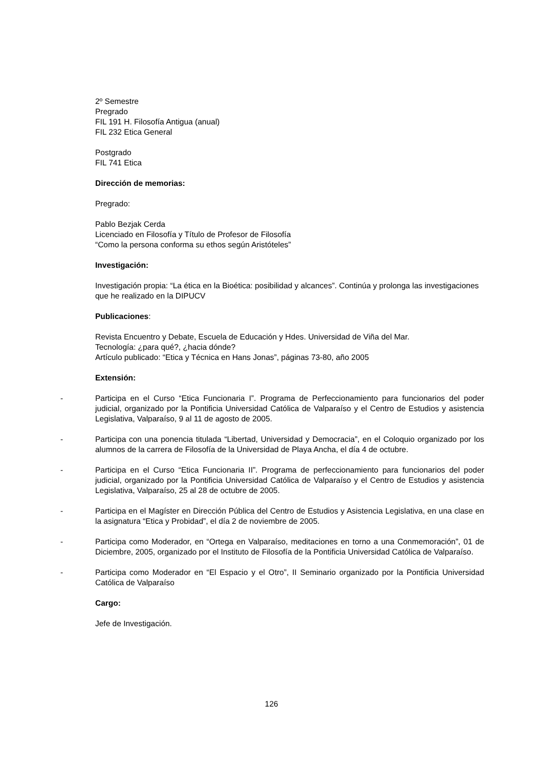2º Semestre
Pregrado
FIL 191 H. Filosofía Antigua (anual)
FIL 232 Etica General
Postgrado
FIL 741 Etica
Dirección de memorias:
Pregrado:
Pablo Bezjak Cerda
Licenciado en Filosofía y Título de Profesor de Filosofía
“Como la persona conforma su ethos según Aristóteles”
Investigación:
Investigación propia: “La ética en la Bioética: posibilidad y alcances”. Continúa y prolonga las investigaciones que he realizado en la DIPUCV
Publicaciones:
Revista Encuentro y Debate, Escuela de Educación y Hdes. Universidad de Viña del Mar.
Tecnología: ¿para qué?, ¿hacia dónde?
Artículo publicado: “Etica y Técnica en Hans Jonas”, páginas 73-80, año 2005
Extensión:
- Participa en el Curso “Etica Funcionaria I”. Programa de Perfeccionamiento para funcionarios del poder judicial, organizado por la Pontificia Universidad Católica de Valparaíso y el Centro de Estudios y asistencia Legislativa, Valparaíso, 9 al 11 de agosto de 2005.
- Participa con una ponencia titulada “Libertad, Universidad y Democracia”, en el Coloquio organizado por los alumnos de la carrera de Filosofía de la Universidad de Playa Ancha, el día 4 de octubre.
- Participa en el Curso “Etica Funcionaria II”. Programa de perfeccionamiento para funcionarios del poder judicial, organizado por la Pontificia Universidad Católica de Valparaíso y el Centro de Estudios y asistencia Legislativa, Valparaíso, 25 al 28 de octubre de 2005.
- Participa en el Magíster en Dirección Pública del Centro de Estudios y Asistencia Legislativa, en una clase en la asignatura “Etica y Probidad”, el día 2 de noviembre de 2005.
- Participa como Moderador, en “Ortega en Valparaíso, meditaciones en torno a una Conmemoración”, 01 de Diciembre, 2005, organizado por el Instituto de Filosofía de la Pontificia Universidad Católica de Valparaíso.
- Participa como Moderador en “El Espacio y el Otro”, II Seminario organizado por la Pontificia Universidad Católica de Valparaíso
Cargo:
Jefe de Investigación.
126